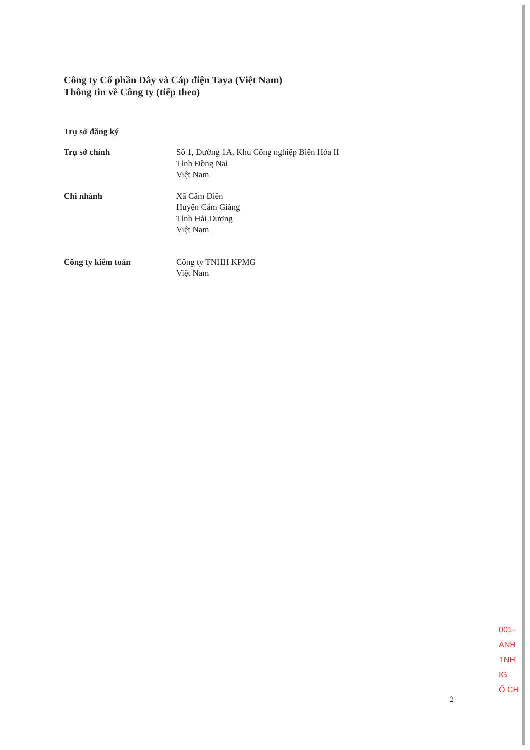Công ty Cổ phần Dây và Cáp điện Taya (Việt Nam)
Thông tin về Công ty (tiếp theo)
Trụ sở đăng ký
Trụ sở chính Số 1, Đường 1A, Khu Công nghiệp Biên Hòa II
Tỉnh Đồng Nai
Việt Nam
Chi nhánh Xã Cẩm Điền
Huyện Cẩm Giàng
Tỉnh Hải Dương
Việt Nam
Công ty kiểm toán Công ty TNHH KPMG
Việt Nam
001-
ÁNH
TNH
IG
Ố CH
2